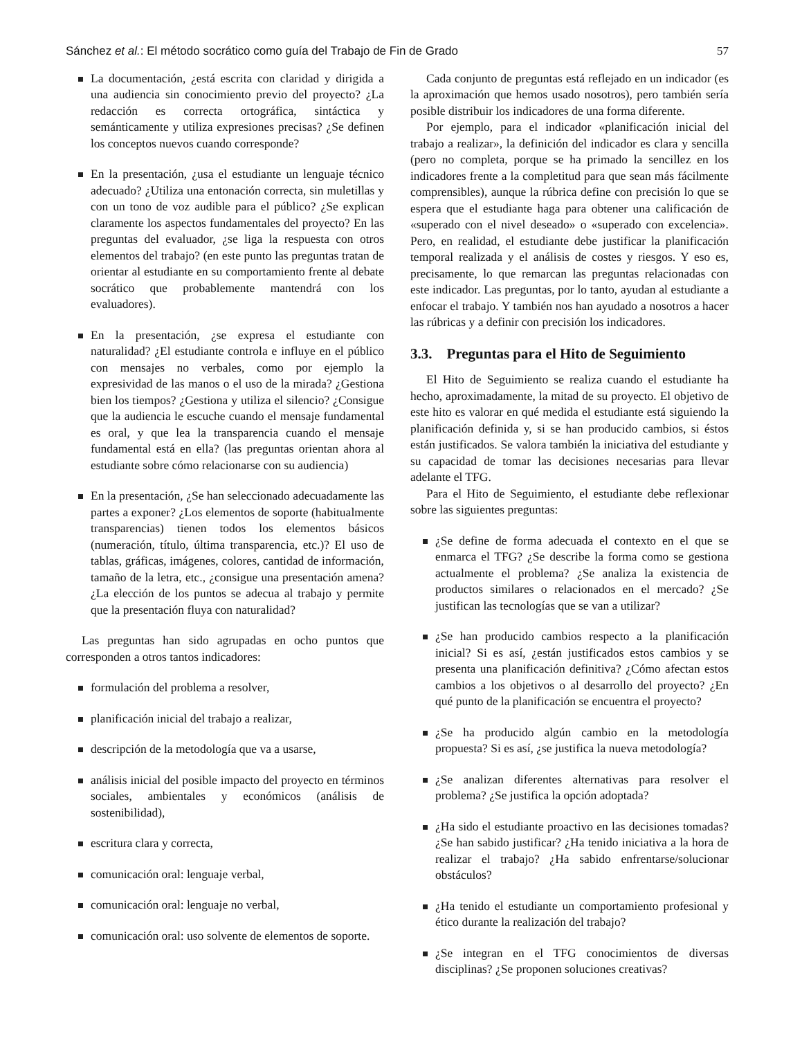Sánchez et al.: El método socrático como guía del Trabajo de Fin de Grado 57
La documentación, ¿está escrita con claridad y dirigida a una audiencia sin conocimiento previo del proyecto? ¿La redacción es correcta ortográfica, sintáctica y semánticamente y utiliza expresiones precisas? ¿Se definen los conceptos nuevos cuando corresponde?
En la presentación, ¿usa el estudiante un lenguaje técnico adecuado? ¿Utiliza una entonación correcta, sin muletillas y con un tono de voz audible para el público? ¿Se explican claramente los aspectos fundamentales del proyecto? En las preguntas del evaluador, ¿se liga la respuesta con otros elementos del trabajo? (en este punto las preguntas tratan de orientar al estudiante en su comportamiento frente al debate socrático que probablemente mantendrá con los evaluadores).
En la presentación, ¿se expresa el estudiante con naturalidad? ¿El estudiante controla e influye en el público con mensajes no verbales, como por ejemplo la expresividad de las manos o el uso de la mirada? ¿Gestiona bien los tiempos? ¿Gestiona y utiliza el silencio? ¿Consigue que la audiencia le escuche cuando el mensaje fundamental es oral, y que lea la transparencia cuando el mensaje fundamental está en ella? (las preguntas orientan ahora al estudiante sobre cómo relacionarse con su audiencia)
En la presentación, ¿Se han seleccionado adecuadamente las partes a exponer? ¿Los elementos de soporte (habitualmente transparencias) tienen todos los elementos básicos (numeración, título, última transparencia, etc.)? El uso de tablas, gráficas, imágenes, colores, cantidad de información, tamaño de la letra, etc., ¿consigue una presentación amena? ¿La elección de los puntos se adecua al trabajo y permite que la presentación fluya con naturalidad?
Las preguntas han sido agrupadas en ocho puntos que corresponden a otros tantos indicadores:
formulación del problema a resolver,
planificación inicial del trabajo a realizar,
descripción de la metodología que va a usarse,
análisis inicial del posible impacto del proyecto en términos sociales, ambientales y económicos (análisis de sostenibilidad),
escritura clara y correcta,
comunicación oral: lenguaje verbal,
comunicación oral: lenguaje no verbal,
comunicación oral: uso solvente de elementos de soporte.
Cada conjunto de preguntas está reflejado en un indicador (es la aproximación que hemos usado nosotros), pero también sería posible distribuir los indicadores de una forma diferente.
Por ejemplo, para el indicador «planificación inicial del trabajo a realizar», la definición del indicador es clara y sencilla (pero no completa, porque se ha primado la sencillez en los indicadores frente a la completitud para que sean más fácilmente comprensibles), aunque la rúbrica define con precisión lo que se espera que el estudiante haga para obtener una calificación de «superado con el nivel deseado» o «superado con excelencia». Pero, en realidad, el estudiante debe justificar la planificación temporal realizada y el análisis de costes y riesgos. Y eso es, precisamente, lo que remarcan las preguntas relacionadas con este indicador. Las preguntas, por lo tanto, ayudan al estudiante a enfocar el trabajo. Y también nos han ayudado a nosotros a hacer las rúbricas y a definir con precisión los indicadores.
3.3. Preguntas para el Hito de Seguimiento
El Hito de Seguimiento se realiza cuando el estudiante ha hecho, aproximadamente, la mitad de su proyecto. El objetivo de este hito es valorar en qué medida el estudiante está siguiendo la planificación definida y, si se han producido cambios, si éstos están justificados. Se valora también la iniciativa del estudiante y su capacidad de tomar las decisiones necesarias para llevar adelante el TFG.
Para el Hito de Seguimiento, el estudiante debe reflexionar sobre las siguientes preguntas:
¿Se define de forma adecuada el contexto en el que se enmarca el TFG? ¿Se describe la forma como se gestiona actualmente el problema? ¿Se analiza la existencia de productos similares o relacionados en el mercado? ¿Se justifican las tecnologías que se van a utilizar?
¿Se han producido cambios respecto a la planificación inicial? Si es así, ¿están justificados estos cambios y se presenta una planificación definitiva? ¿Cómo afectan estos cambios a los objetivos o al desarrollo del proyecto? ¿En qué punto de la planificación se encuentra el proyecto?
¿Se ha producido algún cambio en la metodología propuesta? Si es así, ¿se justifica la nueva metodología?
¿Se analizan diferentes alternativas para resolver el problema? ¿Se justifica la opción adoptada?
¿Ha sido el estudiante proactivo en las decisiones tomadas? ¿Se han sabido justificar? ¿Ha tenido iniciativa a la hora de realizar el trabajo? ¿Ha sabido enfrentarse/solucionar obstáculos?
¿Ha tenido el estudiante un comportamiento profesional y ético durante la realización del trabajo?
¿Se integran en el TFG conocimientos de diversas disciplinas? ¿Se proponen soluciones creativas?